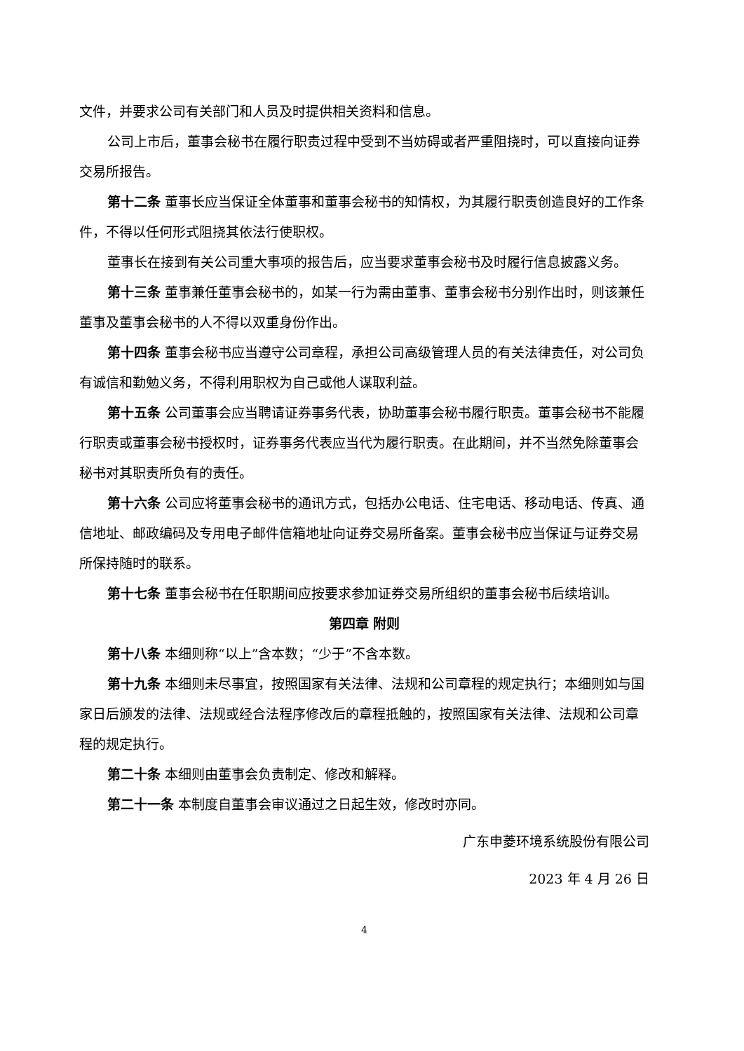文件，并要求公司有关部门和人员及时提供相关资料和信息。
公司上市后，董事会秘书在履行职责过程中受到不当妨碍或者严重阻挠时，可以直接向证券交易所报告。
第十二条 董事长应当保证全体董事和董事会秘书的知情权，为其履行职责创造良好的工作条件，不得以任何形式阻挠其依法行使职权。
董事长在接到有关公司重大事项的报告后，应当要求董事会秘书及时履行信息披露义务。
第十三条 董事兼任董事会秘书的，如某一行为需由董事、董事会秘书分别作出时，则该兼任董事及董事会秘书的人不得以双重身份作出。
第十四条 董事会秘书应当遵守公司章程，承担公司高级管理人员的有关法律责任，对公司负有诚信和勤勉义务，不得利用职权为自己或他人谋取利益。
第十五条 公司董事会应当聘请证券事务代表，协助董事会秘书履行职责。董事会秘书不能履行职责或董事会秘书授权时，证券事务代表应当代为履行职责。在此期间，并不当然免除董事会秘书对其职责所负有的责任。
第十六条 公司应将董事会秘书的通讯方式，包括办公电话、住宅电话、移动电话、传真、通信地址、邮政编码及专用电子邮件信箱地址向证券交易所备案。董事会秘书应当保证与证券交易所保持随时的联系。
第十七条 董事会秘书在任职期间应按要求参加证券交易所组织的董事会秘书后续培训。
第四章 附则
第十八条 本细则称“以上”含本数；“少于”不含本数。
第十九条 本细则未尽事宜，按照国家有关法律、法规和公司章程的规定执行；本细则如与国家日后颁发的法律、法规或经合法程序修改后的章程抵触的，按照国家有关法律、法规和公司章程的规定执行。
第二十条 本细则由董事会负责制定、修改和解释。
第二十一条 本制度自董事会审议通过之日起生效，修改时亦同。
广东申菱环境系统股份有限公司
2023 年 4 月 26 日
4